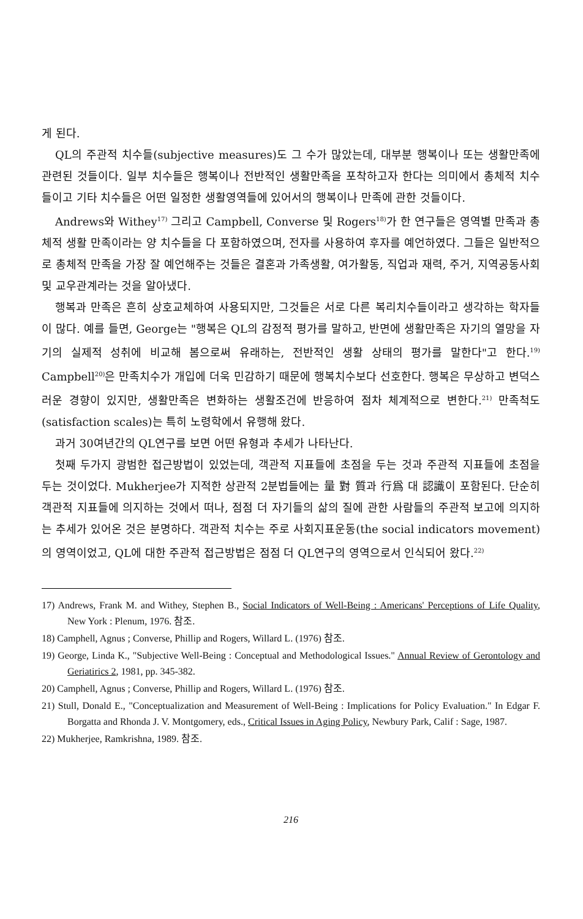게 된다.
QL의 주관적 치수들(subjective measures)도 그 수가 많았는데, 대부분 행복이나 또는 생활만족에 관련된 것들이다. 일부 치수들은 행복이나 전반적인 생활만족을 포착하고자 한다는 의미에서 총체적 치수들이고 기타 치수들은 어떤 일정한 생활영역들에 있어서의 행복이나 만족에 관한 것들이다.
Andrews와 Withey<sup>17)</sup> 그리고 Campbell, Converse 및 Rogers<sup>18)</sup>가 한 연구들은 영역별 만족과 총체적 생활 만족이라는 양 치수들을 다 포함하였으며, 전자를 사용하여 후자를 예언하였다. 그들은 일반적으로 총체적 만족을 가장 잘 예언해주는 것들은 결혼과 가족생활, 여가활동, 직업과 재력, 주거, 지역공동사회 및 교우관계라는 것을 알아냈다.
행복과 만족은 흔히 상호교체하여 사용되지만, 그것들은 서로 다른 복리치수들이라고 생각하는 학자들이 많다. 예를 들면, George는 "행복은 QL의 감정적 평가를 말하고, 반면에 생활만족은 자기의 열망을 자기의 실제적 성취에 비교해 봄으로써 유래하는, 전반적인 생활 상태의 평가를 말한다"고 한다.<sup>19)</sup> Campbell<sup>20)</sup>은 만족치수가 개입에 더욱 민감하기 때문에 행복치수보다 선호한다. 행복은 무상하고 변덕스러운 경향이 있지만, 생활만족은 변화하는 생활조건에 반응하여 점차 체계적으로 변한다.<sup>21)</sup> 만족척도(satisfaction scales)는 특히 노령학에서 유행해 왔다.
과거 30여년간의 QL연구를 보면 어떤 유형과 추세가 나타난다.
첫째 두가지 광범한 접근방법이 있었는데, 객관적 지표들에 초점을 두는 것과 주관적 지표들에 초점을 두는 것이었다. Mukherjee가 지적한 상관적 2분법들에는 量 對 質과 行爲 대 認識이 포함된다. 단순히 객관적 지표들에 의지하는 것에서 떠나, 점점 더 자기들의 삶의 질에 관한 사람들의 주관적 보고에 의지하는 추세가 있어온 것은 분명하다. 객관적 치수는 주로 사회지표운동(the social indicators movement)의 영역이었고, QL에 대한 주관적 접근방법은 점점 더 QL연구의 영역으로서 인식되어 왔다.<sup>22)</sup>
17) Andrews, Frank M. and Withey, Stephen B., Social Indicators of Well-Being : Americans' Perceptions of Life Quality, New York : Plenum, 1976. 참조.
18) Camphell, Agnus ; Converse, Phillip and Rogers, Willard L. (1976) 참조.
19) George, Linda K., "Subjective Well-Being : Conceptual and Methodological Issues." Annual Review of Gerontology and Geriatirics 2, 1981, pp. 345-382.
20) Camphell, Agnus ; Converse, Phillip and Rogers, Willard L. (1976) 참조.
21) Stull, Donald E., "Conceptualization and Measurement of Well-Being : Implications for Policy Evaluation." In Edgar F. Borgatta and Rhonda J. V. Montgomery, eds., Critical Issues in Aging Policy, Newbury Park, Calif : Sage, 1987.
22) Mukherjee, Ramkrishna, 1989. 참조.
216